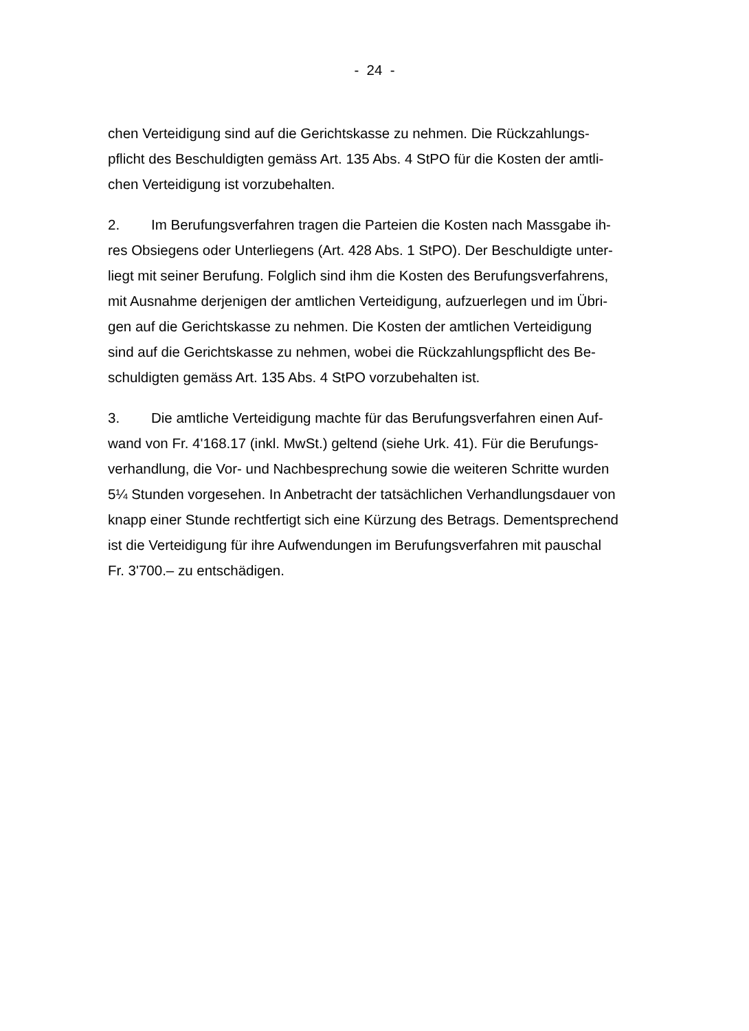- 24 -
chen Verteidigung sind auf die Gerichtskasse zu nehmen. Die Rückzahlungs-
pflicht des Beschuldigten gemäss Art. 135 Abs. 4 StPO für die Kosten der amtli-
chen Verteidigung ist vorzubehalten.
2. Im Berufungsverfahren tragen die Parteien die Kosten nach Massgabe ih-
res Obsiegens oder Unterliegens (Art. 428 Abs. 1 StPO). Der Beschuldigte unter-
liegt mit seiner Berufung. Folglich sind ihm die Kosten des Berufungsverfahrens,
mit Ausnahme derjenigen der amtlichen Verteidigung, aufzuerlegen und im Übri-
gen auf die Gerichtskasse zu nehmen. Die Kosten der amtlichen Verteidigung
sind auf die Gerichtskasse zu nehmen, wobei die Rückzahlungspflicht des Be-
schuldigten gemäss Art. 135 Abs. 4 StPO vorzubehalten ist.
3. Die amtliche Verteidigung machte für das Berufungsverfahren einen Auf-
wand von Fr. 4'168.17 (inkl. MwSt.) geltend (siehe Urk. 41). Für die Berufungs-
verhandlung, die Vor- und Nachbesprechung sowie die weiteren Schritte wurden
5¼ Stunden vorgesehen. In Anbetracht der tatsächlichen Verhandlungsdauer von
knapp einer Stunde rechtfertigt sich eine Kürzung des Betrags. Dementsprechend
ist die Verteidigung für ihre Aufwendungen im Berufungsverfahren mit pauschal
Fr. 3'700.– zu entschädigen.